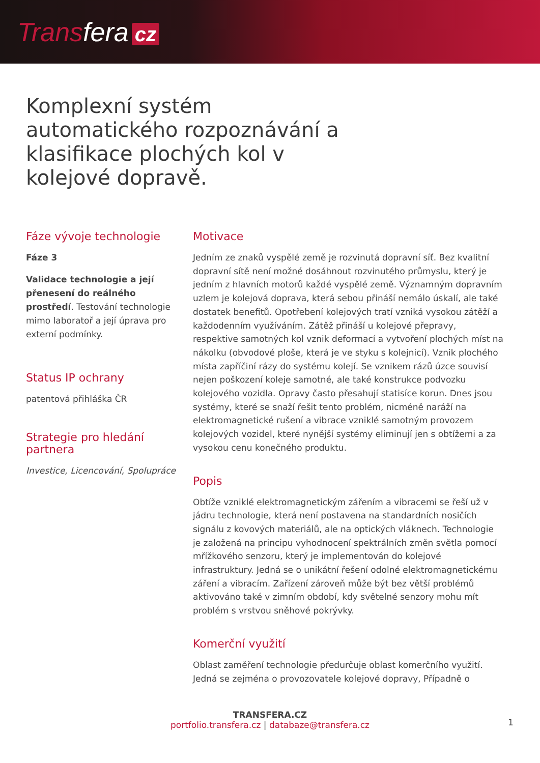Transfera cz
Komplexní systém automatického rozpoznávání a klasifikace plochých kol v kolejové dopravě.
Fáze vývoje technologie
Fáze 3
Validace technologie a její přenesení do reálného prostředí. Testování technologie mimo laboratoř a její úprava pro externí podmínky.
Status IP ochrany
patentová přihláška ČR
Strategie pro hledání partnera
Investice, Licencování, Spolupráce
Motivace
Jedním ze znaků vyspělé země je rozvinutá dopravní síť. Bez kvalitní dopravní sítě není možné dosáhnout rozvinutého průmyslu, který je jedním z hlavních motorů každé vyspělé země. Významným dopravním uzlem je kolejová doprava, která sebou přináší nemálo úskalí, ale také dostatek benefitů. Opotřebení kolejových tratí vzniká vysokou zátěží a každodenním využíváním. Zátěž přináší u kolejové přepravy, respektive samotných kol vznik deformací a vytvoření plochých míst na nákolku (obvodové ploše, která je ve styku s kolejnicí). Vznik plochého místa zapříčiní rázy do systému kolejí. Se vznikem rázů úzce souvisí nejen poškození koleje samotné, ale také konstrukce podvozku kolejového vozidla. Opravy často přesahují statisíce korun. Dnes jsou systémy, které se snaží řešit tento problém, nicméně naráží na elektromagnetické rušení a vibrace vzniklé samotným provozem kolejových vozidel, které nynější systémy eliminují jen s obtížemi a za vysokou cenu konečného produktu.
Popis
Obtíže vzniklé elektromagnetickým zářením a vibracemi se řeší už v jádru technologie, která není postavena na standardních nosičích signálu z kovových materiálů, ale na optických vláknech. Technologie je založená na principu vyhodnocení spektrálních změn světla pomocí mřížkového senzoru, který je implementován do kolejové infrastruktury. Jedná se o unikátní řešení odolné elektromagnetickému záření a vibracím. Zařízení zároveň může být bez větší problémů aktivováno také v zimním období, kdy světelné senzory mohu mít problém s vrstvou sněhové pokrývky.
Komerční využití
Oblast zaměření technologie předurčuje oblast komerčního využití. Jedná se zejména o provozovatele kolejové dopravy, Případně o
TRANSFERA.CZ
portfolio.transfera.cz | databaze@transfera.cz
1